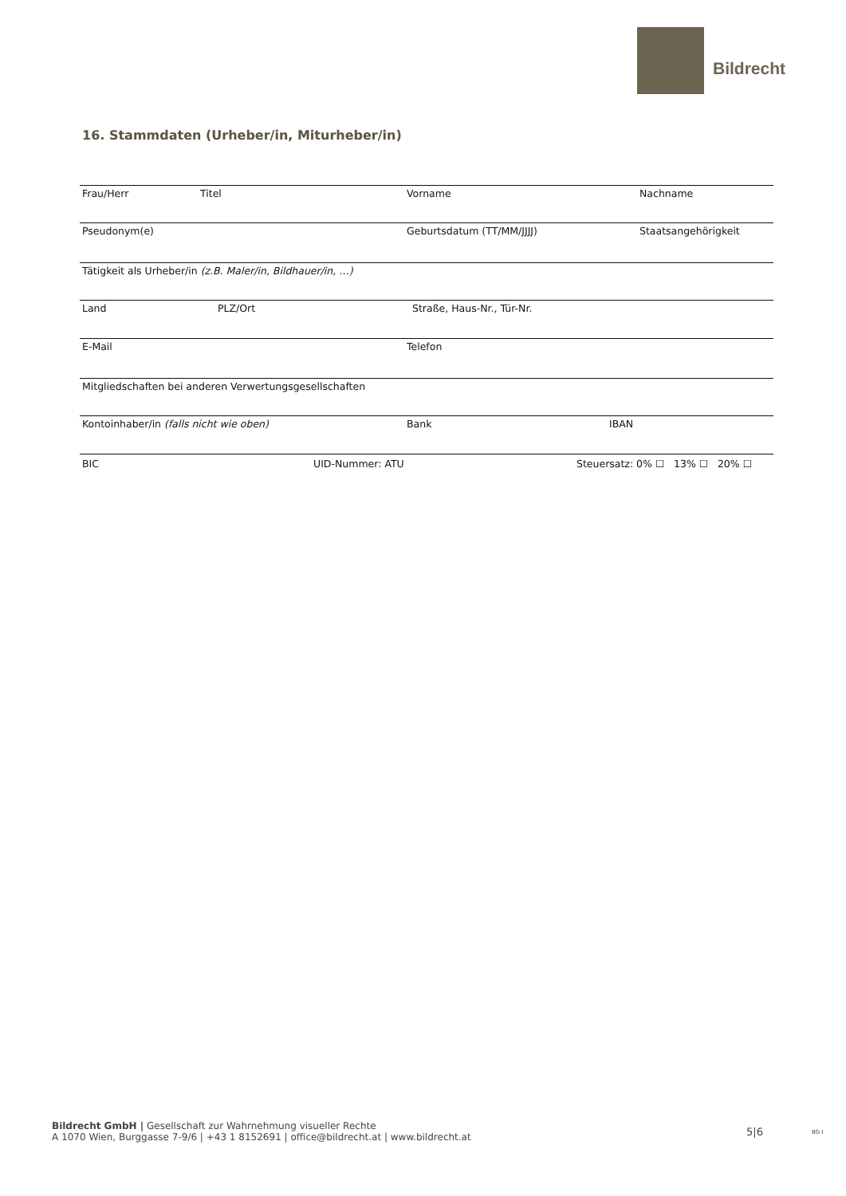Bildrecht
16. Stammdaten (Urheber/in, Miturheber/in)
Frau/Herr Titel Vorname Nachname
Pseudonym(e) Geburtsdatum (TT/MM/JJJJ) Staatsangehörigkeit
Tätigkeit als Urheber/in (z.B. Maler/in, Bildhauer/in, …)
Land PLZ/Ort Straße, Haus-Nr., Tür-Nr.
E-Mail Telefon
Mitgliedschaften bei anderen Verwertungsgesellschaften
Kontoinhaber/in (falls nicht wie oben) Bank IBAN
BIC UID-Nummer: ATU Steuersatz: 0% ☐ 13% ☐ 20% ☐
Bildrecht GmbH | Gesellschaft zur Wahrnehmung visueller Rechte
A 1070 Wien, Burggasse 7-9/6 | +43 1 8152691 | office@bildrecht.at | www.bildrecht.at
5|6 BG I